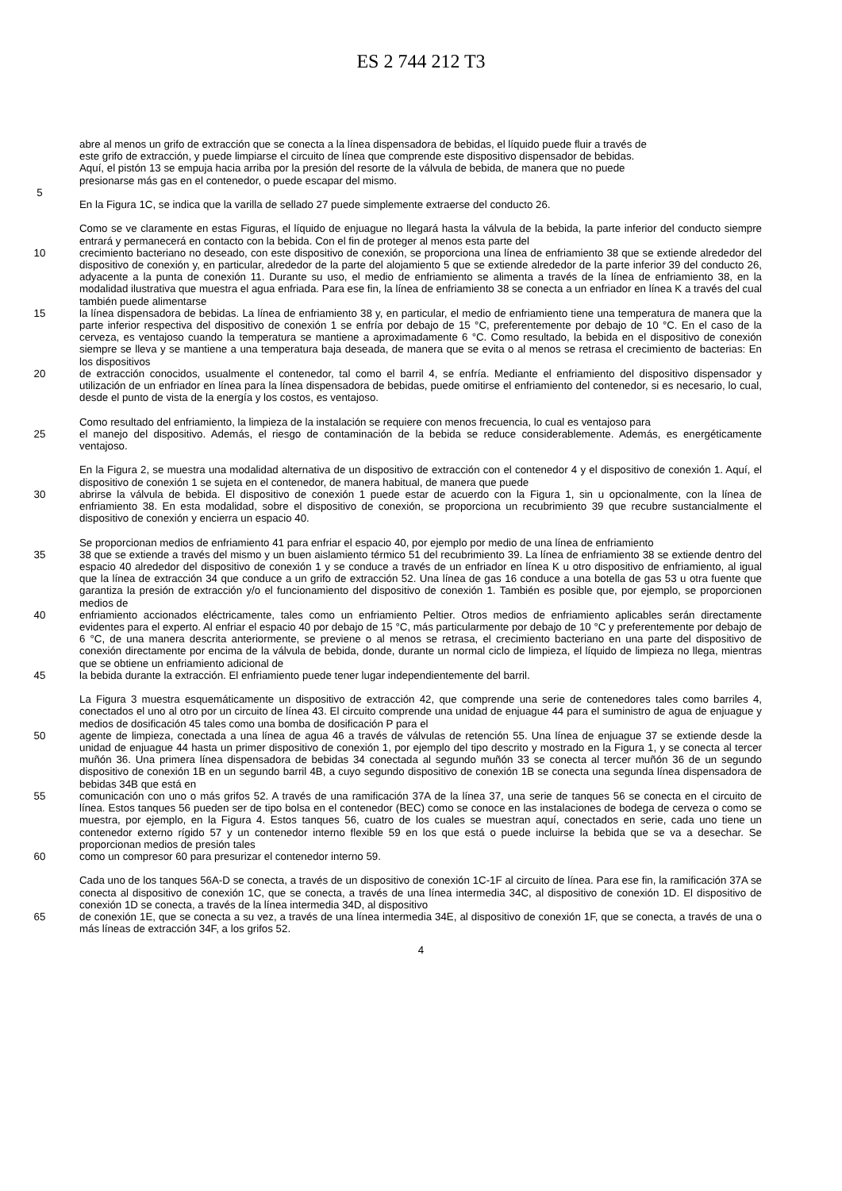ES 2 744 212 T3
abre al menos un grifo de extracción que se conecta a la línea dispensadora de bebidas, el líquido puede fluir a través de
este grifo de extracción, y puede limpiarse el circuito de línea que comprende este dispositivo dispensador de bebidas.
Aquí, el pistón 13 se empuja hacia arriba por la presión del resorte de la válvula de bebida, de manera que no puede
presionarse más gas en el contenedor, o puede escapar del mismo.
5
En la Figura 1C, se indica que la varilla de sellado 27 puede simplemente extraerse del conducto 26.
Como se ve claramente en estas Figuras, el líquido de enjuague no llegará hasta la válvula de la bebida, la parte inferior del conducto siempre entrará y permanecerá en contacto con la bebida. Con el fin de proteger al menos esta parte del
10 crecimiento bacteriano no deseado, con este dispositivo de conexión, se proporciona una línea de enfriamiento 38 que se extiende alrededor del dispositivo de conexión y, en particular, alrededor de la parte del alojamiento 5 que se extiende alrededor de la parte inferior 39 del conducto 26, adyacente a la punta de conexión 11. Durante su uso, el medio de enfriamiento se alimenta a través de la línea de enfriamiento 38, en la modalidad ilustrativa que muestra el agua enfriada. Para ese fin, la línea de enfriamiento 38 se conecta a un enfriador en línea K a través del cual también puede alimentarse
15 la línea dispensadora de bebidas. La línea de enfriamiento 38 y, en particular, el medio de enfriamiento tiene una temperatura de manera que la parte inferior respectiva del dispositivo de conexión 1 se enfría por debajo de 15 °C, preferentemente por debajo de 10 °C. En el caso de la cerveza, es ventajoso cuando la temperatura se mantiene a aproximadamente 6 °C. Como resultado, la bebida en el dispositivo de conexión siempre se lleva y se mantiene a una temperatura baja deseada, de manera que se evita o al menos se retrasa el crecimiento de bacterias: En los dispositivos
20 de extracción conocidos, usualmente el contenedor, tal como el barril 4, se enfría. Mediante el enfriamiento del dispositivo dispensador y utilización de un enfriador en línea para la línea dispensadora de bebidas, puede omitirse el enfriamiento del contenedor, si es necesario, lo cual, desde el punto de vista de la energía y los costos, es ventajoso.
Como resultado del enfriamiento, la limpieza de la instalación se requiere con menos frecuencia, lo cual es ventajoso para
25 el manejo del dispositivo. Además, el riesgo de contaminación de la bebida se reduce considerablemente. Además, es energéticamente ventajoso.
En la Figura 2, se muestra una modalidad alternativa de un dispositivo de extracción con el contenedor 4 y el dispositivo de conexión 1. Aquí, el dispositivo de conexión 1 se sujeta en el contenedor, de manera habitual, de manera que puede
30 abrirse la válvula de bebida. El dispositivo de conexión 1 puede estar de acuerdo con la Figura 1, sin u opcionalmente, con la línea de enfriamiento 38. En esta modalidad, sobre el dispositivo de conexión, se proporciona un recubrimiento 39 que recubre sustancialmente el dispositivo de conexión y encierra un espacio 40.
Se proporcionan medios de enfriamiento 41 para enfriar el espacio 40, por ejemplo por medio de una línea de enfriamiento
35 38 que se extiende a través del mismo y un buen aislamiento térmico 51 del recubrimiento 39. La línea de enfriamiento 38 se extiende dentro del espacio 40 alrededor del dispositivo de conexión 1 y se conduce a través de un enfriador en línea K u otro dispositivo de enfriamiento, al igual que la línea de extracción 34 que conduce a un grifo de extracción 52. Una línea de gas 16 conduce a una botella de gas 53 u otra fuente que garantiza la presión de extracción y/o el funcionamiento del dispositivo de conexión 1. También es posible que, por ejemplo, se proporcionen medios de
40 enfriamiento accionados eléctricamente, tales como un enfriamiento Peltier. Otros medios de enfriamiento aplicables serán directamente evidentes para el experto. Al enfriar el espacio 40 por debajo de 15 °C, más particularmente por debajo de 10 °C y preferentemente por debajo de 6 °C, de una manera descrita anteriormente, se previene o al menos se retrasa, el crecimiento bacteriano en una parte del dispositivo de conexión directamente por encima de la válvula de bebida, donde, durante un normal ciclo de limpieza, el líquido de limpieza no llega, mientras que se obtiene un enfriamiento adicional de
45 la bebida durante la extracción. El enfriamiento puede tener lugar independientemente del barril.
La Figura 3 muestra esquemáticamente un dispositivo de extracción 42, que comprende una serie de contenedores tales como barriles 4, conectados el uno al otro por un circuito de línea 43. El circuito comprende una unidad de enjuague 44 para el suministro de agua de enjuague y medios de dosificación 45 tales como una bomba de dosificación P para el
50 agente de limpieza, conectada a una línea de agua 46 a través de válvulas de retención 55. Una línea de enjuague 37 se extiende desde la unidad de enjuague 44 hasta un primer dispositivo de conexión 1, por ejemplo del tipo descrito y mostrado en la Figura 1, y se conecta al tercer muñón 36. Una primera línea dispensadora de bebidas 34 conectada al segundo muñón 33 se conecta al tercer muñón 36 de un segundo dispositivo de conexión 1B en un segundo barril 4B, a cuyo segundo dispositivo de conexión 1B se conecta una segunda línea dispensadora de bebidas 34B que está en
55 comunicación con uno o más grifos 52. A través de una ramificación 37A de la línea 37, una serie de tanques 56 se conecta en el circuito de línea. Estos tanques 56 pueden ser de tipo bolsa en el contenedor (BEC) como se conoce en las instalaciones de bodega de cerveza o como se muestra, por ejemplo, en la Figura 4. Estos tanques 56, cuatro de los cuales se muestran aquí, conectados en serie, cada uno tiene un contenedor externo rígido 57 y un contenedor interno flexible 59 en los que está o puede incluirse la bebida que se va a desechar. Se proporcionan medios de presión tales
60 como un compresor 60 para presurizar el contenedor interno 59.
Cada uno de los tanques 56A-D se conecta, a través de un dispositivo de conexión 1C-1F al circuito de línea. Para ese fin, la ramificación 37A se conecta al dispositivo de conexión 1C, que se conecta, a través de una línea intermedia 34C, al dispositivo de conexión 1D. El dispositivo de conexión 1D se conecta, a través de la línea intermedia 34D, al dispositivo
65 de conexión 1E, que se conecta a su vez, a través de una línea intermedia 34E, al dispositivo de conexión 1F, que se conecta, a través de una o más líneas de extracción 34F, a los grifos 52.
4